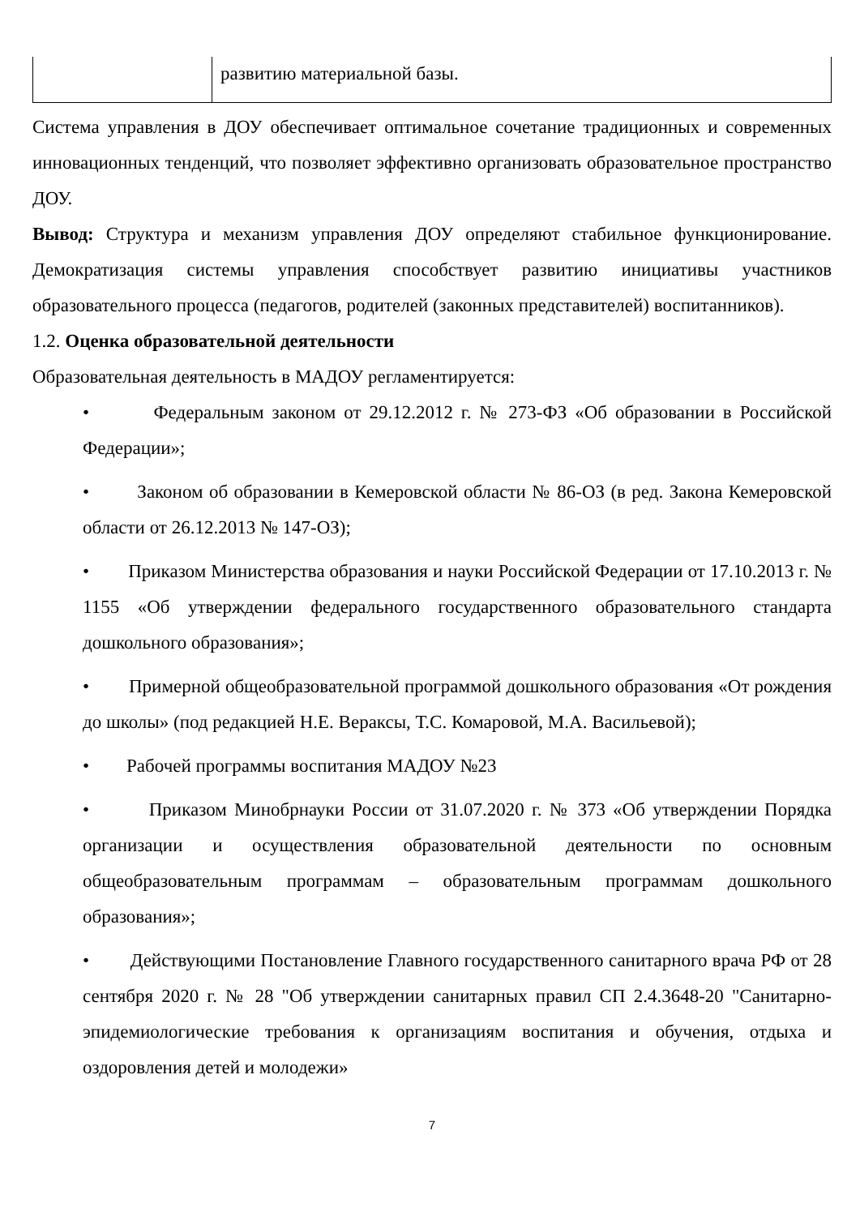| | развитию материальной базы. |
Система управления в ДОУ обеспечивает оптимальное сочетание традиционных и современных инновационных тенденций, что позволяет эффективно организовать образовательное пространство ДОУ.
Вывод: Структура и механизм управления ДОУ определяют стабильное функционирование. Демократизация системы управления способствует развитию инициативы участников образовательного процесса (педагогов, родителей (законных представителей) воспитанников).
1.2. Оценка образовательной деятельности
Образовательная деятельность в МАДОУ регламентируется:
• Федеральным законом от 29.12.2012 г. № 273-ФЗ «Об образовании в Российской Федерации»;
• Законом об образовании в Кемеровской области № 86-ОЗ (в ред. Закона Кемеровской области от 26.12.2013 № 147-ОЗ);
• Приказом Министерства образования и науки Российской Федерации от 17.10.2013 г. № 1155 «Об утверждении федерального государственного образовательного стандарта дошкольного образования»;
• Примерной общеобразовательной программой дошкольного образования «От рождения до школы» (под редакцией Н.Е. Вераксы, Т.С. Комаровой, М.А. Васильевой);
• Рабочей программы воспитания МАДОУ №23
• Приказом Минобрнауки России от 31.07.2020 г. № 373 «Об утверждении Порядка организации и осуществления образовательной деятельности по основным общеобразовательным программам – образовательным программам дошкольного образования»;
• Действующими Постановление Главного государственного санитарного врача РФ от 28 сентября 2020 г. № 28 "Об утверждении санитарных правил СП 2.4.3648-20 "Санитарно-эпидемиологические требования к организациям воспитания и обучения, отдыха и оздоровления детей и молодежи»
7